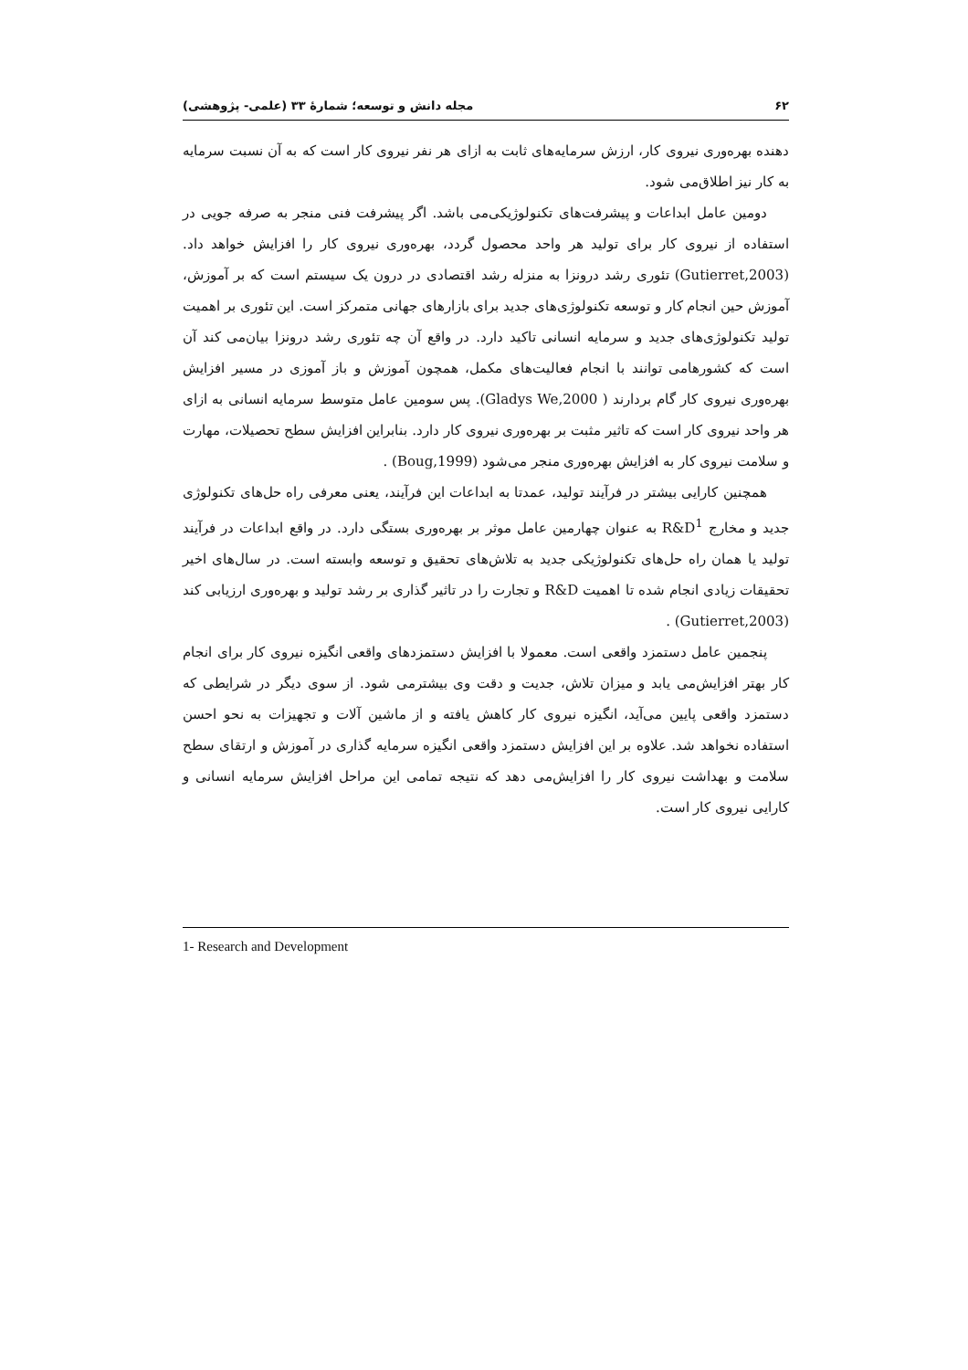۶۲ مجله دانش و توسعه؛ شمارهٔ ۳۳ (علمی- پژوهشی)
دهنده بهره‌وری نیروی کار، ارزش سرمایه‌های ثابت به ازای هر نفر نیروی کار است که به آن نسبت سرمایه به کار نیز اطلاق‌می شود.
دومین عامل ابداعات و پیشرفت‌های تکنولوژیکی‌می باشد. اگر پیشرفت فنی منجر به صرفه جویی در استفاده از نیروی کار برای تولید هر واحد محصول گردد، بهره‌وری نیروی کار را افزایش خواهد داد. (Gutierret,2003) تئوری رشد درونزا به منزله رشد اقتصادی در درون یک سیستم است که بر آموزش، آموزش حین انجام کار و توسعه تکنولوژی‌های جدید برای بازارهای جهانی متمرکز است. این تئوری بر اهمیت تولید تکنولوژی‌های جدید و سرمایه انسانی تاکید دارد. در واقع آن چه تئوری رشد درونزا بیان‌می کند آن است که کشورهامی توانند با انجام فعالیت‌های مکمل، همچون آموزش و باز آموزی در مسیر افزایش بهره‌وری نیروی کار گام بردارند ( Gladys We,2000). پس سومین عامل متوسط سرمایه انسانی به ازای هر واحد نیروی کار است که تاثیر مثبت بر بهره‌وری نیروی کار دارد. بنابراین افزایش سطح تحصیلات، مهارت و سلامت نیروی کار به افزایش بهره‌وری منجر می‌شود (Boug,1999) .
همچنین کارایی بیشتر در فرآیند تولید، عمدتا به ابداعات این فرآیند، یعنی معرفی راه حل‌های تکنولوژی جدید و مخارج R&D<sup>1</sup> به عنوان چهارمین عامل موثر بر بهره‌وری بستگی دارد. در واقع ابداعات در فرآیند تولید یا همان راه حل‌های تکنولوژیکی جدید به تلاش‌های تحقیق و توسعه وابسته است. در سال‌های اخیر تحقیقات زیادی انجام شده تا اهمیت R&D و تجارت را در تاثیر گذاری بر رشد تولید و بهره‌وری ارزیابی کند (Gutierret,2003) .
پنجمین عامل دستمزد واقعی است. معمولا با افزایش دستمزدهای واقعی انگیزه نیروی کار برای انجام کار بهتر افزایش‌می یابد و میزان تلاش، جدیت و دقت وی بیشترمی شود. از سوی دیگر در شرایطی که دستمزد واقعی پایین می‌آید، انگیزه نیروی کار کاهش یافته و از ماشین آلات و تجهیزات به نحو احسن استفاده نخواهد شد. علاوه بر این افزایش دستمزد واقعی انگیزه سرمایه گذاری در آموزش و ارتقای سطح سلامت و بهداشت نیروی کار را افزایش‌می دهد که نتیجه تمامی این مراحل افزایش سرمایه انسانی و کارایی نیروی کار است.
1- Research and Development